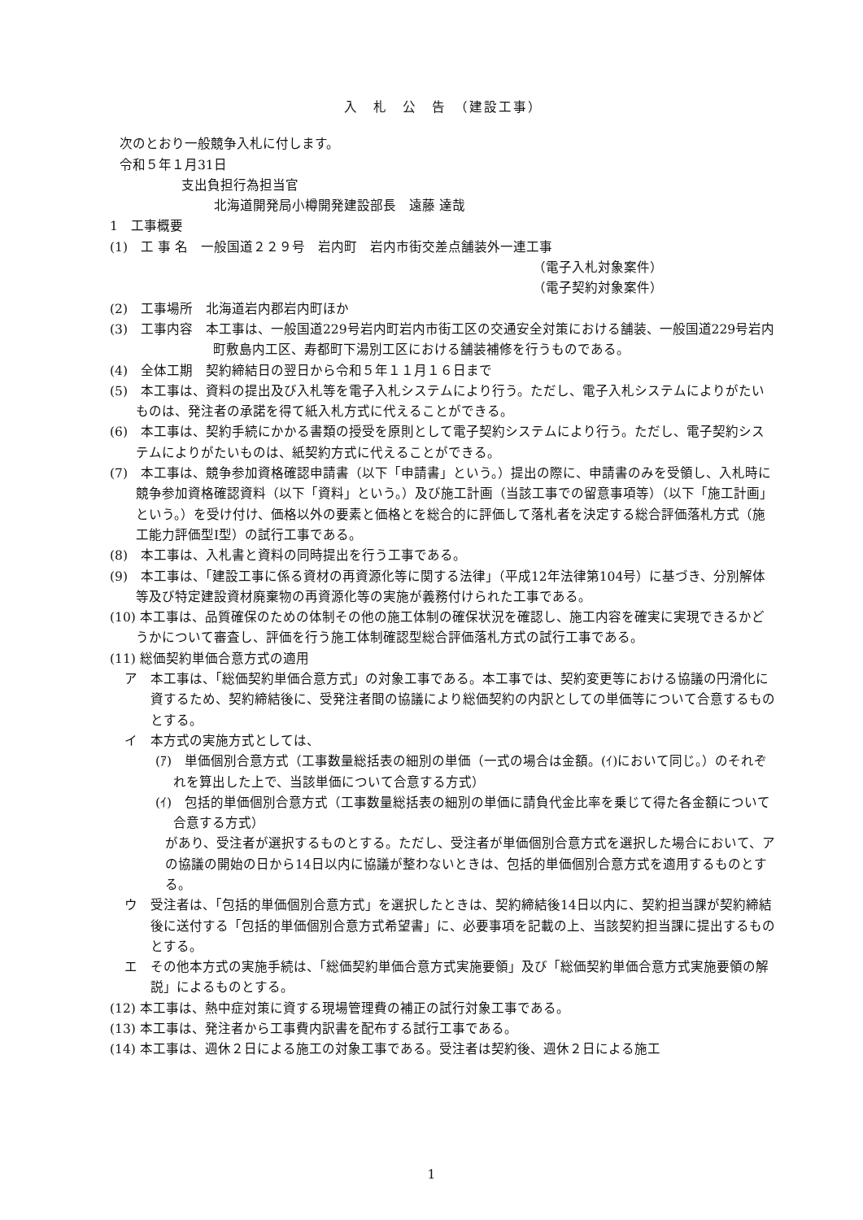入　札　公　告　（建設工事）
次のとおり一般競争入札に付します。
令和５年１月31日
支出負担行為担当官
北海道開発局小樽開発建設部長　遠藤 達哉
1　工事概要
(1)　工 事 名　一般国道２２９号　岩内町　岩内市街交差点舗装外一連工事
（電子入札対象案件）
（電子契約対象案件）
(2)　工事場所　北海道岩内郡岩内町ほか
(3)　工事内容　本工事は、一般国道229号岩内町岩内市街工区の交通安全対策における舗装、一般国道229号岩内町敷島内工区、寿都町下湯別工区における舗装補修を行うものである。
(4)　全体工期　契約締結日の翌日から令和５年１１月１６日まで
(5)　本工事は、資料の提出及び入札等を電子入札システムにより行う。ただし、電子入札システムによりがたいものは、発注者の承諾を得て紙入札方式に代えることができる。
(6)　本工事は、契約手続にかかる書類の授受を原則として電子契約システムにより行う。ただし、電子契約システムによりがたいものは、紙契約方式に代えることができる。
(7)　本工事は、競争参加資格確認申請書（以下「申請書」という。）提出の際に、申請書のみを受領し、入札時に競争参加資格確認資料（以下「資料」という。）及び施工計画（当該工事での留意事項等）（以下「施工計画」という。）を受け付け、価格以外の要素と価格とを総合的に評価して落札者を決定する総合評価落札方式（施工能力評価型Ⅰ型）の試行工事である。
(8)　本工事は、入札書と資料の同時提出を行う工事である。
(9)　本工事は、「建設工事に係る資材の再資源化等に関する法律」（平成12年法律第104号）に基づき、分別解体等及び特定建設資材廃棄物の再資源化等の実施が義務付けられた工事である。
(10) 本工事は、品質確保のための体制その他の施工体制の確保状況を確認し、施工内容を確実に実現できるかどうかについて審査し、評価を行う施工体制確認型総合評価落札方式の試行工事である。
(11) 総価契約単価合意方式の適用
ア　本工事は、「総価契約単価合意方式」の対象工事である。本工事では、契約変更等における協議の円滑化に資するため、契約締結後に、受発注者間の協議により総価契約の内訳としての単価等について合意するものとする。
イ　本方式の実施方式としては、
(ｱ)　単価個別合意方式（工事数量総括表の細別の単価（一式の場合は金額。(ｲ)において同じ。）のそれぞれを算出した上で、当該単価について合意する方式）
(ｲ)　包括的単価個別合意方式（工事数量総括表の細別の単価に請負代金比率を乗じて得た各金額について合意する方式）
があり、受注者が選択するものとする。ただし、受注者が単価個別合意方式を選択した場合において、アの協議の開始の日から14日以内に協議が整わないときは、包括的単価個別合意方式を適用するものとする。
ウ　受注者は、「包括的単価個別合意方式」を選択したときは、契約締結後14日以内に、契約担当課が契約締結後に送付する「包括的単価個別合意方式希望書」に、必要事項を記載の上、当該契約担当課に提出するものとする。
エ　その他本方式の実施手続は、「総価契約単価合意方式実施要領」及び「総価契約単価合意方式実施要領の解説」によるものとする。
(12) 本工事は、熱中症対策に資する現場管理費の補正の試行対象工事である。
(13) 本工事は、発注者から工事費内訳書を配布する試行工事である。
(14) 本工事は、週休２日による施工の対象工事である。受注者は契約後、週休２日による施工
1